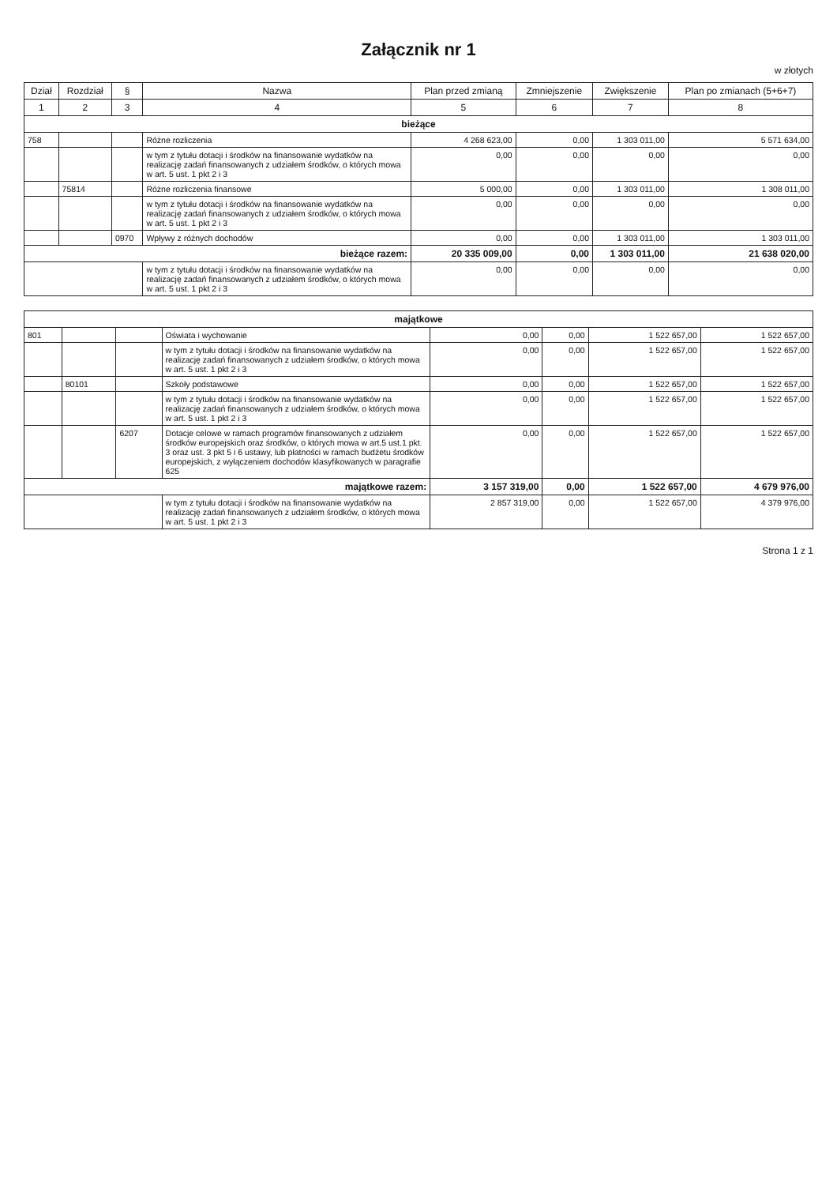Załącznik nr 1
w złotych
| Dział | Rozdział | § | Nazwa | Plan przed zmianą | Zmniejszenie | Zwiększenie | Plan po zmianach (5+6+7) |
| --- | --- | --- | --- | --- | --- | --- | --- |
| 1 | 2 | 3 | 4 | 5 | 6 | 7 | 8 |
| bieżące | | | | | | | |
| 758 | | | Różne rozliczenia | 4 268 623,00 | 0,00 | 1 303 011,00 | 5 571 634,00 |
| | | | w tym z tytułu dotacji i środków na finansowanie wydatków na realizację zadań finansowanych z udziałem środków, o których mowa w art. 5 ust. 1 pkt 2 i 3 | 0,00 | 0,00 | 0,00 | 0,00 |
| | 75814 | | Różne rozliczenia finansowe | 5 000,00 | 0,00 | 1 303 011,00 | 1 308 011,00 |
| | | | w tym z tytułu dotacji i środków na finansowanie wydatków na realizację zadań finansowanych z udziałem środków, o których mowa w art. 5 ust. 1 pkt 2 i 3 | 0,00 | 0,00 | 0,00 | 0,00 |
| | | 0970 | Wpływy z różnych dochodów | 0,00 | 0,00 | 1 303 011,00 | 1 303 011,00 |
| bieżące razem: | | | | 20 335 009,00 | 0,00 | 1 303 011,00 | 21 638 020,00 |
| | | | w tym z tytułu dotacji i środków na finansowanie wydatków na realizację zadań finansowanych z udziałem środków, o których mowa w art. 5 ust. 1 pkt 2 i 3 | 0,00 | 0,00 | 0,00 | 0,00 |
| majątkowe | | | | | | | |
| 801 | | | Oświata i wychowanie | 0,00 | 0,00 | 1 522 657,00 | 1 522 657,00 |
| | | | w tym z tytułu dotacji i środków na finansowanie wydatków na realizację zadań finansowanych z udziałem środków, o których mowa w art. 5 ust. 1 pkt 2 i 3 | 0,00 | 0,00 | 1 522 657,00 | 1 522 657,00 |
| | 80101 | | Szkoły podstawowe | 0,00 | 0,00 | 1 522 657,00 | 1 522 657,00 |
| | | | w tym z tytułu dotacji i środków na finansowanie wydatków na realizację zadań finansowanych z udziałem środków, o których mowa w art. 5 ust. 1 pkt 2 i 3 | 0,00 | 0,00 | 1 522 657,00 | 1 522 657,00 |
| | | 6207 | Dotacje celowe w ramach programów finansowanych z udziałem środków europejskich oraz środków, o których mowa w art.5 ust.1 pkt. 3 oraz ust. 3 pkt 5 i 6 ustawy, lub płatności w ramach budżetu środków europejskich, z wyłączeniem dochodów klasyfikowanych w paragrafie 625 | 0,00 | 0,00 | 1 522 657,00 | 1 522 657,00 |
| majątkowe razem: | | | | 3 157 319,00 | 0,00 | 1 522 657,00 | 4 679 976,00 |
| | | | w tym z tytułu dotacji i środków na finansowanie wydatków na realizację zadań finansowanych z udziałem środków, o których mowa w art. 5 ust. 1 pkt 2 i 3 | 2 857 319,00 | 0,00 | 1 522 657,00 | 4 379 976,00 |
Strona 1 z 1